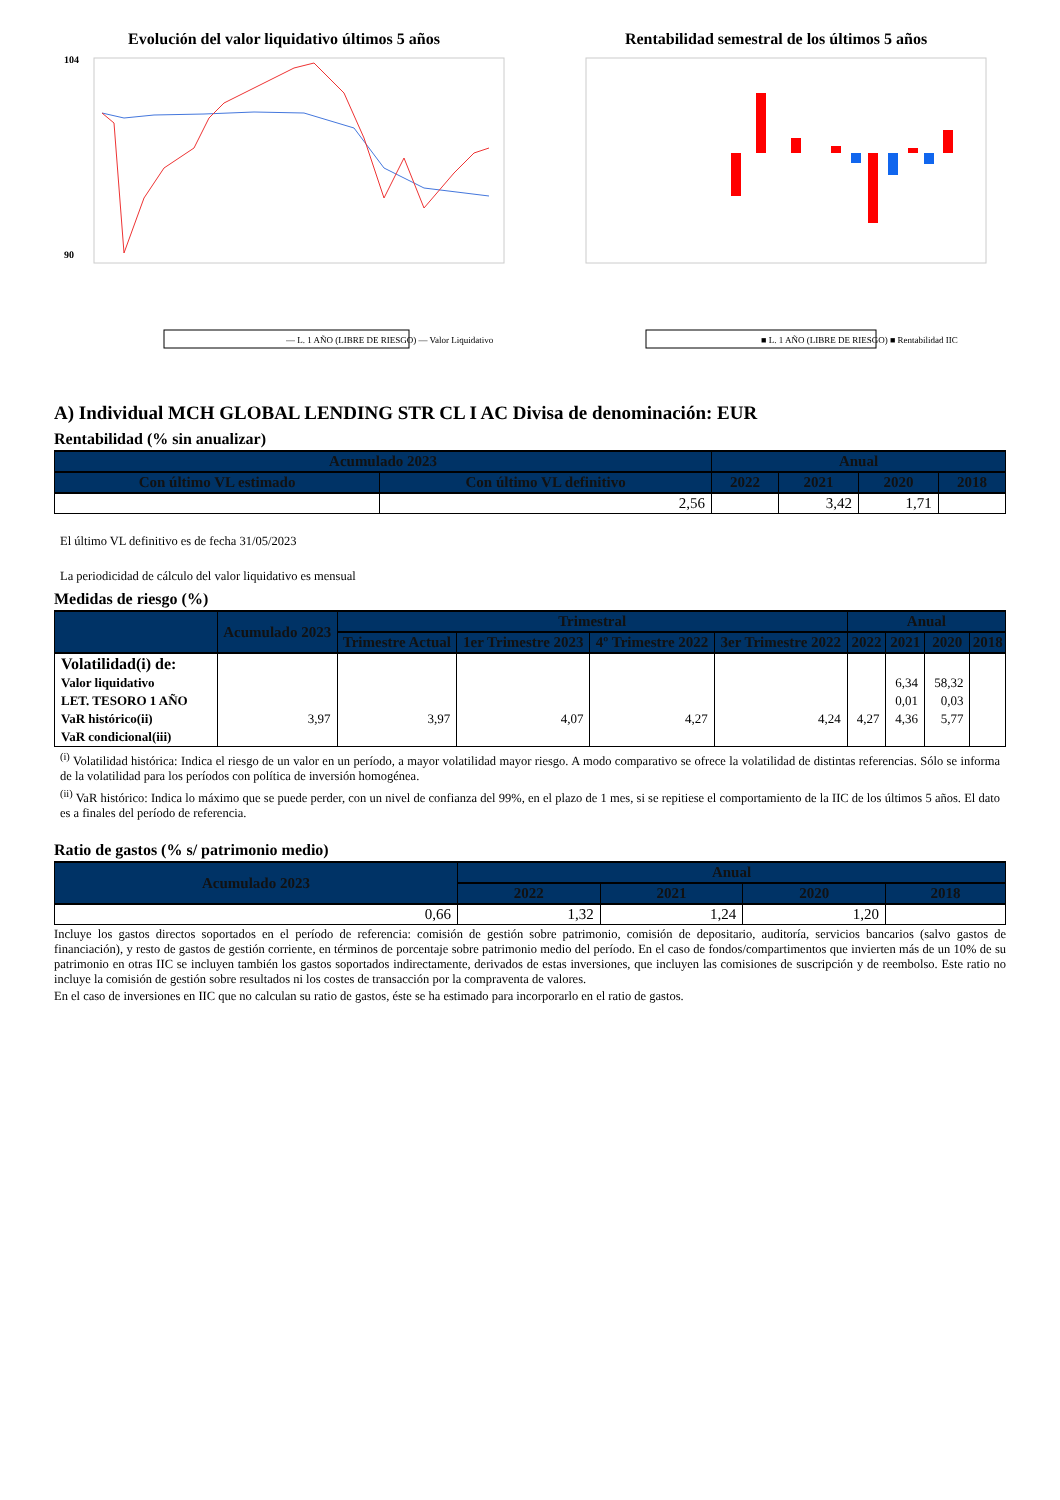Evolución del valor liquidativo últimos 5 años
104
90
— L. 1 AÑO (LIBRE DE RIESGO) — Valor Liquidativo
Rentabilidad semestral de los últimos 5 años
■ L. 1 AÑO (LIBRE DE RIESGO) ■ Rentabilidad IIC
A) Individual MCH GLOBAL LENDING STR CL I AC Divisa de denominación: EUR
Rentabilidad (% sin anualizar)
| Acumulado 2023 | | Anual | | | |
| --- | --- | --- | --- | --- | --- |
| Con último VL estimado | Con último VL definitivo | 2022 | 2021 | 2020 | 2018 |
| | 2,56 | | 3,42 | 1,71 | |
El último VL definitivo es de fecha 31/05/2023
La periodicidad de cálculo del valor liquidativo es mensual
Medidas de riesgo (%)
| | Acumulado 2023 | Trimestral | | | | Anual | | | |
| --- | --- | --- | --- | --- | --- | --- | --- | --- | --- |
| | | Trimestre Actual | 1er Trimestre 2023 | 4º Trimestre 2022 | 3er Trimestre 2022 | 2022 | 2021 | 2020 | 2018 |
| Volatilidad(i) de: | | | | | | | | | |
| Valor liquidativo | | | | | | | 6,34 | 58,32 | |
| LET. TESORO 1 AÑO | | | | | | | 0,01 | 0,03 | |
| VaR histórico(ii) | 3,97 | 3,97 | 4,07 | 4,27 | 4,24 | 4,27 | 4,36 | 5,77 | |
| VaR condicional(iii) | | | | | | | | | |
<sup>(i)</sup> Volatilidad histórica: Indica el riesgo de un valor en un período, a mayor volatilidad mayor riesgo. A modo comparativo se ofrece la volatilidad de distintas referencias. Sólo se informa de la volatilidad para los períodos con política de inversión homogénea.
<sup>(ii)</sup> VaR histórico: Indica lo máximo que se puede perder, con un nivel de confianza del 99%, en el plazo de 1 mes, si se repitiese el comportamiento de la IIC de los últimos 5 años. El dato es a finales del período de referencia.
Ratio de gastos (% s/ patrimonio medio)
| Acumulado 2023 | Anual | | | |
| --- | --- | --- | --- | --- |
| | 2022 | 2021 | 2020 | 2018 |
| 0,66 | 1,32 | 1,24 | 1,20 | |
Incluye los gastos directos soportados en el período de referencia: comisión de gestión sobre patrimonio, comisión de depositario, auditoría, servicios bancarios (salvo gastos de financiación), y resto de gastos de gestión corriente, en términos de porcentaje sobre patrimonio medio del período. En el caso de fondos/compartimentos que invierten más de un 10% de su patrimonio en otras IIC se incluyen también los gastos soportados indirectamente, derivados de estas inversiones, que incluyen las comisiones de suscripción y de reembolso. Este ratio no incluye la comisión de gestión sobre resultados ni los costes de transacción por la compraventa de valores.
En el caso de inversiones en IIC que no calculan su ratio de gastos, éste se ha estimado para incorporarlo en el ratio de gastos.